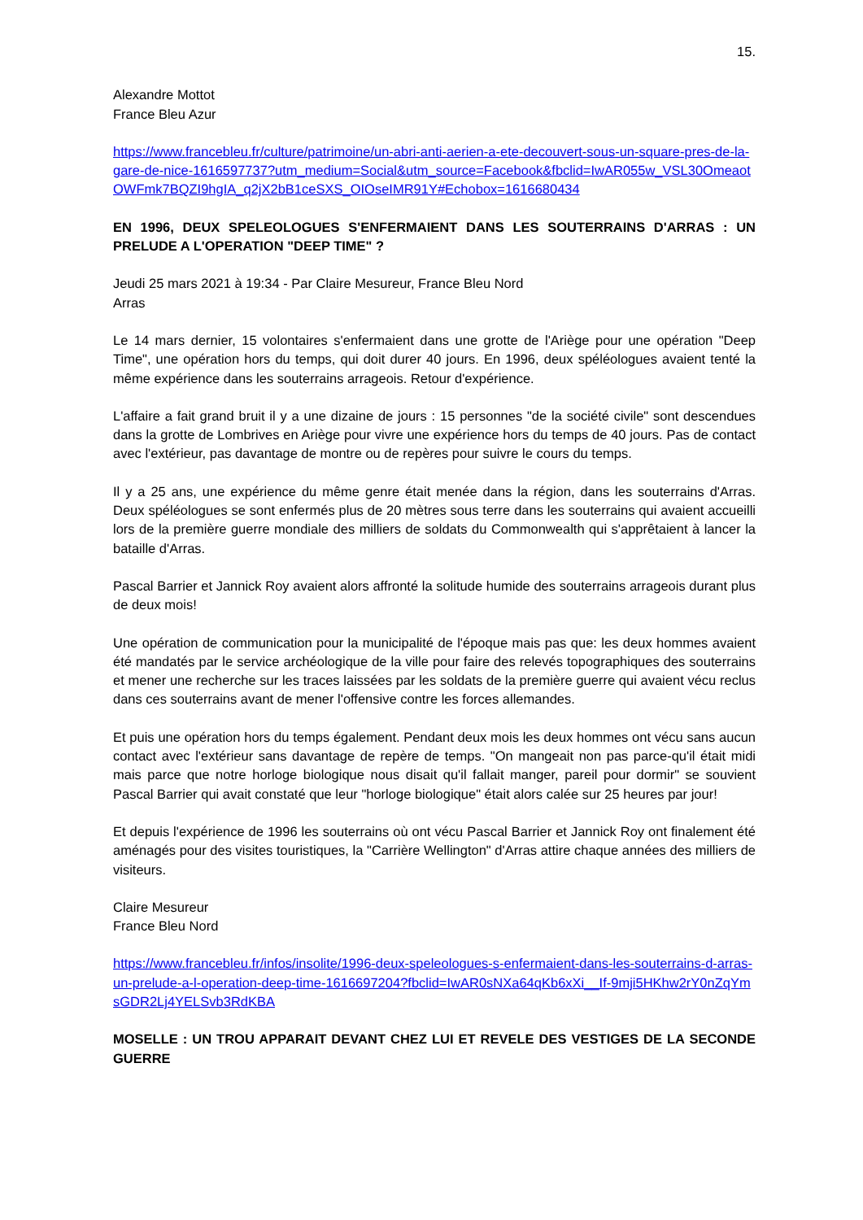15.
Alexandre Mottot
France Bleu Azur
https://www.francebleu.fr/culture/patrimoine/un-abri-anti-aerien-a-ete-decouvert-sous-un-square-pres-de-la-gare-de-nice-1616597737?utm_medium=Social&utm_source=Facebook&fbclid=IwAR055w_VSL30OmeaotOWFmk7BQZI9hgIA_q2jX2bB1ceSXS_OIOseIMR91Y#Echobox=1616680434
EN 1996, DEUX SPELEOLOGUES S'ENFERMAIENT DANS LES SOUTERRAINS D'ARRAS : UN PRELUDE A L'OPERATION "DEEP TIME" ?
Jeudi 25 mars 2021 à 19:34 - Par Claire Mesureur, France Bleu Nord
Arras
Le 14 mars dernier, 15 volontaires s'enfermaient dans une grotte de l'Ariège pour une opération "Deep Time", une opération hors du temps, qui doit durer 40 jours. En 1996, deux spéléologues avaient tenté la même expérience dans les souterrains arrageois. Retour d'expérience.
L'affaire a fait grand bruit il y a une dizaine de jours : 15 personnes "de la société civile" sont descendues dans la grotte de Lombrives en Ariège pour vivre une expérience hors du temps de 40 jours. Pas de contact avec l'extérieur, pas davantage de montre ou de repères pour suivre le cours du temps.
Il y a 25 ans, une expérience du même genre était menée dans la région, dans les souterrains d'Arras. Deux spéléologues se sont enfermés plus de 20 mètres sous terre dans les souterrains qui avaient accueilli lors de la première guerre mondiale des milliers de soldats du Commonwealth qui s'apprêtaient à lancer la bataille d'Arras.
Pascal Barrier et Jannick Roy avaient alors affronté la solitude humide des souterrains arrageois durant plus de deux mois!
Une opération de communication pour la municipalité de l'époque mais pas que: les deux hommes avaient été mandatés par le service archéologique de la ville pour faire des relevés topographiques des souterrains et mener une recherche sur les traces laissées par les soldats de la première guerre qui avaient vécu reclus dans ces souterrains avant de mener l'offensive contre les forces allemandes.
Et puis une opération hors du temps également. Pendant deux mois les deux hommes ont vécu sans aucun contact avec l'extérieur sans davantage de repère de temps. "On mangeait non pas parce-qu'il était midi mais parce que notre horloge biologique nous disait qu'il fallait manger, pareil pour dormir" se souvient Pascal Barrier qui avait constaté que leur "horloge biologique" était alors calée sur 25 heures par jour!
Et depuis l'expérience de 1996 les souterrains où ont vécu Pascal Barrier et Jannick Roy ont finalement été aménagés pour des visites touristiques, la "Carrière Wellington" d'Arras attire chaque années des milliers de visiteurs.
Claire Mesureur
France Bleu Nord
https://www.francebleu.fr/infos/insolite/1996-deux-speleologues-s-enfermaient-dans-les-souterrains-d-arras-un-prelude-a-l-operation-deep-time-1616697204?fbclid=IwAR0sNXa64qKb6xXi__If-9mji5HKhw2rY0nZqYmsGDR2Lj4YELSvb3RdKBA
MOSELLE : UN TROU APPARAIT DEVANT CHEZ LUI ET REVELE DES VESTIGES DE LA SECONDE GUERRE